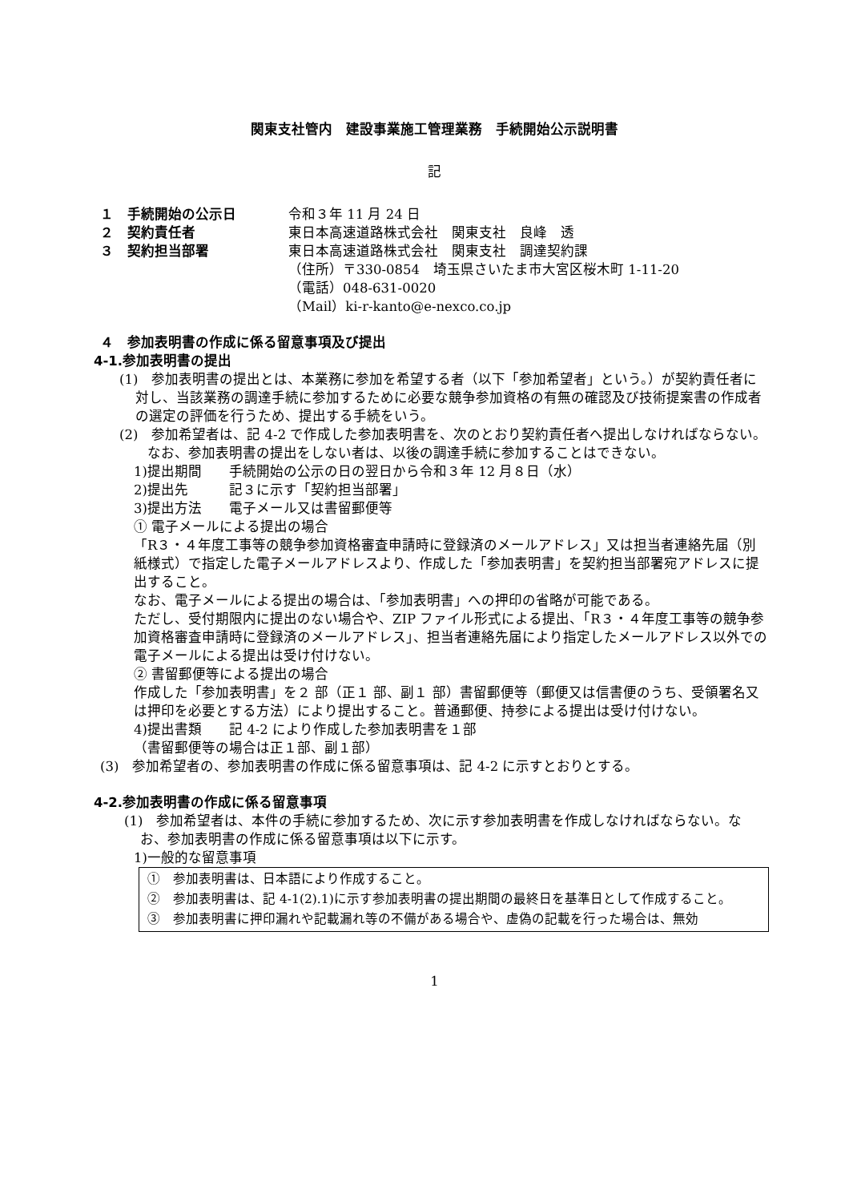関東支社管内　建設事業施工管理業務　手続開始公示説明書
記
１　手続開始の公示日 令和３年 11 月 24 日
２　契約責任者 東日本高速道路株式会社　関東支社　良峰　透
３　契約担当部署 東日本高速道路株式会社　関東支社　調達契約課
（住所）〒330-0854　埼玉県さいたま市大宮区桜木町 1-11-20
（電話）048-631-0020
（Mail）ki-r-kanto@e-nexco.co.jp
４　参加表明書の作成に係る留意事項及び提出
4-1.参加表明書の提出
(1)　参加表明書の提出とは、本業務に参加を希望する者（以下「参加希望者」という。）が契約責任者に対し、当該業務の調達手続に参加するために必要な競争参加資格の有無の確認及び技術提案書の作成者の選定の評価を行うため、提出する手続をいう。
(2)　参加希望者は、記 4-2 で作成した参加表明書を、次のとおり契約責任者へ提出しなければならない。
　なお、参加表明書の提出をしない者は、以後の調達手続に参加することはできない。
1)提出期間　　手続開始の公示の日の翌日から令和３年 12 月８日（水）
2)提出先　　　記３に示す「契約担当部署」
3)提出方法　　電子メール又は書留郵便等
① 電子メールによる提出の場合
「R３・４年度工事等の競争参加資格審査申請時に登録済のメールアドレス」又は担当者連絡先届（別紙様式）で指定した電子メールアドレスより、作成した「参加表明書」を契約担当部署宛アドレスに提出すること。
なお、電子メールによる提出の場合は、「参加表明書」への押印の省略が可能である。
ただし、受付期限内に提出のない場合や、ZIP ファイル形式による提出、「R３・４年度工事等の競争参加資格審査申請時に登録済のメールアドレス」、担当者連絡先届により指定したメールアドレス以外での電子メールによる提出は受け付けない。
② 書留郵便等による提出の場合
作成した「参加表明書」を２ 部（正１ 部、副１ 部）書留郵便等（郵便又は信書便のうち、受領署名又は押印を必要とする方法）により提出すること。普通郵便、持参による提出は受け付けない。
4)提出書類　　記 4-2 により作成した参加表明書を１部
（書留郵便等の場合は正１部、副１部）
(3)　参加希望者の、参加表明書の作成に係る留意事項は、記 4-2 に示すとおりとする。
4-2.参加表明書の作成に係る留意事項
(1)　参加希望者は、本件の手続に参加するため、次に示す参加表明書を作成しなければならない。なお、参加表明書の作成に係る留意事項は以下に示す。
1)一般的な留意事項
①　参加表明書は、日本語により作成すること。
②　参加表明書は、記 4-1(2).1)に示す参加表明書の提出期間の最終日を基準日として作成すること。
③　参加表明書に押印漏れや記載漏れ等の不備がある場合や、虚偽の記載を行った場合は、無効
1